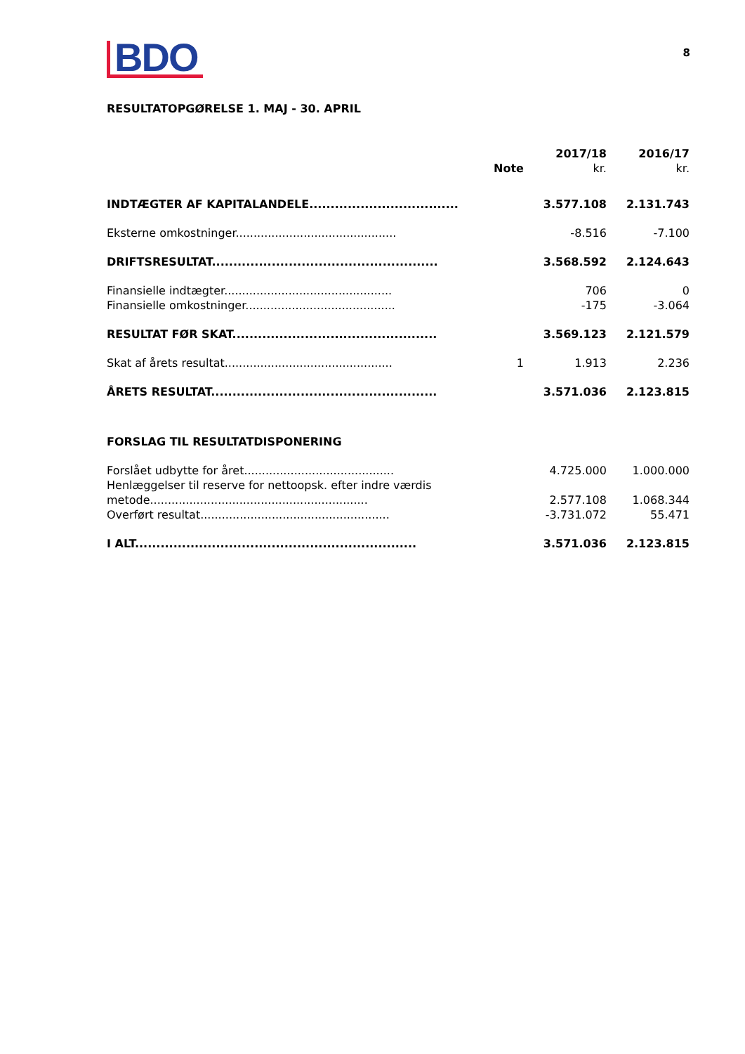BDO
8
RESULTATOPGØRELSE 1. MAJ - 30. APRIL
| | Note | 2017/18 kr. | 2016/17 kr. |
| --- | --- | --- | --- |
| INDTÆGTER AF KAPITALANDELE................................... | | 3.577.108 | 2.131.743 |
| Eksterne omkostninger............................................. | | -8.516 | -7.100 |
| DRIFTSRESULTAT..................................................... | | 3.568.592 | 2.124.643 |
| Finansielle indtægter............................................... | | 706 | 0 |
| Finansielle omkostninger.......................................... | | -175 | -3.064 |
| RESULTAT FØR SKAT................................................ | | 3.569.123 | 2.121.579 |
| Skat af årets resultat............................................... | 1 | 1.913 | 2.236 |
| ÅRETS RESULTAT..................................................... | | 3.571.036 | 2.123.815 |
| FORSLAG TIL RESULTATDISPONERING | | | |
| Forslået udbytte for året.......................................... | | 4.725.000 | 1.000.000 |
| Henlæggelser til reserve for nettoopsk. efter indre værdis metode............................................................. | | 2.577.108 | 1.068.344 |
| Overført resultat..................................................... | | -3.731.072 | 55.471 |
| I ALT.................................................................. | | 3.571.036 | 2.123.815 |